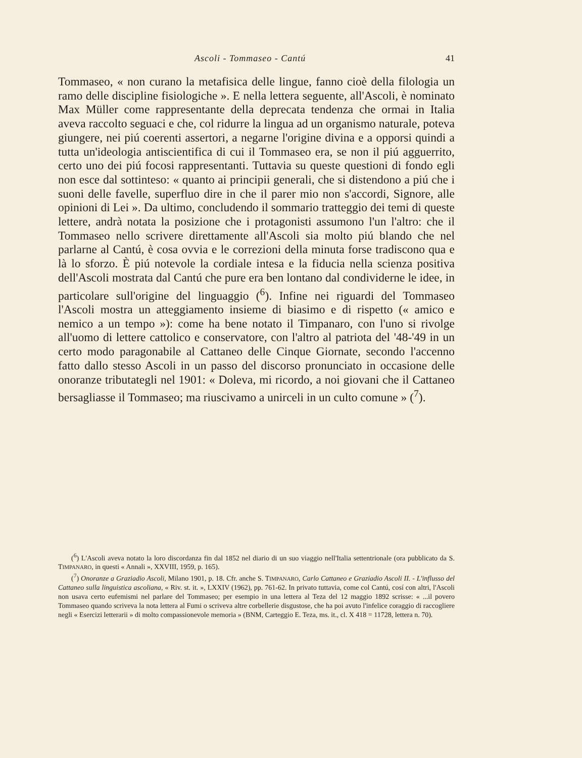Ascoli - Tommaseo - Cantú 41
Tommaseo, « non curano la metafisica delle lingue, fanno cioè della filologia un ramo delle discipline fisiologiche ». E nella lettera seguente, all'Ascoli, è nominato Max Müller come rappresentante della deprecata tendenza che ormai in Italia aveva raccolto seguaci e che, col ridurre la lingua ad un organismo naturale, poteva giungere, nei piú coerenti assertori, a negarne l'origine divina e a opporsi quindi a tutta un'ideologia antiscientifica di cui il Tommaseo era, se non il piú agguerrito, certo uno dei piú focosi rappresentanti. Tuttavia su queste questioni di fondo egli non esce dal sottinteso: « quanto ai principii generali, che si distendono a piú che i suoni delle favelle, superfluo dire in che il parer mio non s'accordi, Signore, alle opinioni di Lei ». Da ultimo, concludendo il sommario tratteggio dei temi di queste lettere, andrà notata la posizione che i protagonisti assumono l'un l'altro: che il Tommaseo nello scrivere direttamente all'Ascoli sia molto piú blando che nel parlarne al Cantú, è cosa ovvia e le correzioni della minuta forse tradiscono qua e là lo sforzo. È piú notevole la cordiale intesa e la fiducia nella scienza positiva dell'Ascoli mostrata dal Cantú che pure era ben lontano dal condividerne le idee, in particolare sull'origine del linguaggio (<sup>6</sup>). Infine nei riguardi del Tommaseo l'Ascoli mostra un atteggiamento insieme di biasimo e di rispetto (« amico e nemico a un tempo »): come ha bene notato il Timpanaro, con l'uno si rivolge all'uomo di lettere cattolico e conservatore, con l'altro al patriota del '48-'49 in un certo modo paragonabile al Cattaneo delle Cinque Giornate, secondo l'accenno fatto dallo stesso Ascoli in un passo del discorso pronunciato in occasione delle onoranze tributategli nel 1901: « Doleva, mi ricordo, a noi giovani che il Cattaneo bersagliasse il Tommaseo; ma riuscivamo a unirceli in un culto comune » (<sup>7</sup>).
(<sup>6</sup>) L'Ascoli aveva notato la loro discordanza fin dal 1852 nel diario di un suo viaggio nell'Italia settentrionale (ora pubblicato da S. TIMPANARO, in questi « Annali », XXVIII, 1959, p. 165).
(<sup>7</sup>) Onoranze a Graziadio Ascoli, Milano 1901, p. 18. Cfr. anche S. TIMPANARO, Carlo Cattaneo e Graziadio Ascoli II. - L'influsso del Cattaneo sulla linguistica ascoliana, « Riv. st. it. », LXXIV (1962), pp. 761-62. In privato tuttavia, come col Cantú, cosí con altri, l'Ascoli non usava certo eufemismi nel parlare del Tommaseo; per esempio in una lettera al Teza del 12 maggio 1892 scrisse: « ...il povero Tommaseo quando scriveva la nota lettera al Fumi o scriveva altre corbellerie disgustose, che ha poi avuto l'infelice coraggio di raccogliere negli « Esercizi letterarii » di molto compassionevole memoria » (BNM, Carteggio E. Teza, ms. it., cl. X 418 = 11728, lettera n. 70).